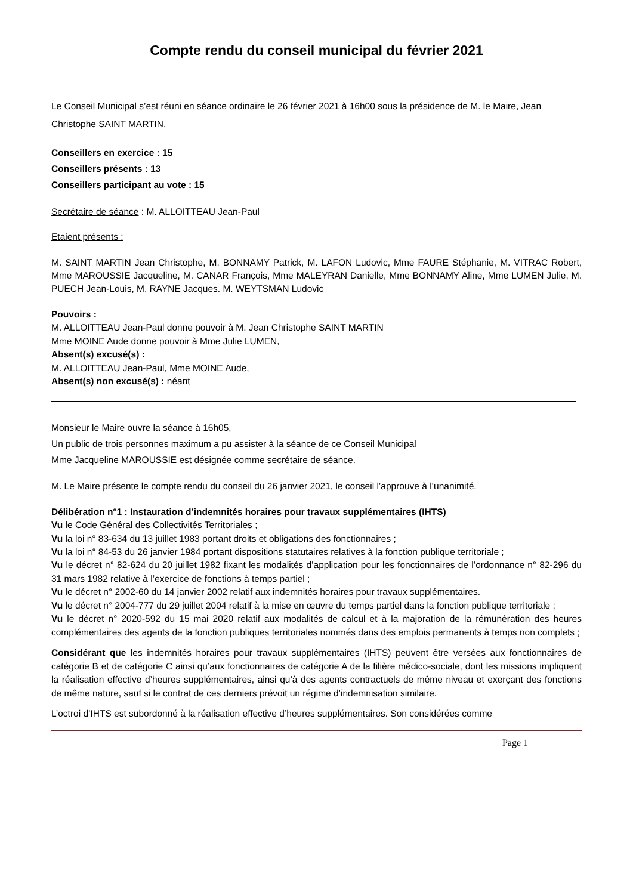Compte rendu du conseil municipal du février 2021
Le Conseil Municipal s’est réuni en séance ordinaire le 26 février 2021 à 16h00 sous la présidence de M. le Maire, Jean Christophe SAINT MARTIN.
Conseillers en exercice : 15
Conseillers présents : 13
Conseillers participant au vote : 15
Secrétaire de séance : M. ALLOITTEAU Jean-Paul
Etaient présents :
M. SAINT MARTIN Jean Christophe, M. BONNAMY Patrick, M. LAFON Ludovic, Mme FAURE Stéphanie, M. VITRAC Robert, Mme MAROUSSIE Jacqueline, M. CANAR François, Mme MALEYRAN Danielle, Mme BONNAMY Aline, Mme LUMEN Julie, M. PUECH Jean-Louis, M. RAYNE Jacques. M. WEYTSMAN Ludovic
Pouvoirs :
M. ALLOITTEAU Jean-Paul donne pouvoir à M. Jean Christophe SAINT MARTIN
Mme MOINE Aude donne pouvoir à Mme Julie LUMEN,
Absent(s) excusé(s) :
M. ALLOITTEAU Jean-Paul, Mme MOINE Aude,
Absent(s) non excusé(s) : néant
Monsieur le Maire ouvre la séance à 16h05,
Un public de trois personnes maximum a pu assister à la séance de ce Conseil Municipal
Mme Jacqueline MAROUSSIE est désignée comme secrétaire de séance.
M. Le Maire présente le compte rendu du conseil du 26 janvier 2021, le conseil l’approuve à l’unanimité.
Délibération n°1 : Instauration d’indemnités horaires pour travaux supplémentaires (IHTS)
Vu le Code Général des Collectivités Territoriales ;
Vu la loi n° 83-634 du 13 juillet 1983 portant droits et obligations des fonctionnaires ;
Vu la loi n° 84-53 du 26 janvier 1984 portant dispositions statutaires relatives à la fonction publique territoriale ;
Vu le décret n° 82-624 du 20 juillet 1982 fixant les modalités d’application pour les fonctionnaires de l’ordonnance n° 82-296 du 31 mars 1982 relative à l’exercice de fonctions à temps partiel ;
Vu le décret n° 2002-60 du 14 janvier 2002 relatif aux indemnités horaires pour travaux supplémentaires.
Vu le décret n° 2004-777 du 29 juillet 2004 relatif à la mise en œuvre du temps partiel dans la fonction publique territoriale ;
Vu le décret n° 2020-592 du 15 mai 2020 relatif aux modalités de calcul et à la majoration de la rémunération des heures complémentaires des agents de la fonction publiques territoriales nommés dans des emplois permanents à temps non complets ;
Considérant que les indemnités horaires pour travaux supplémentaires (IHTS) peuvent être versées aux fonctionnaires de catégorie B et de catégorie C ainsi qu’aux fonctionnaires de catégorie A de la filière médico-sociale, dont les missions impliquent la réalisation effective d’heures supplémentaires, ainsi qu’à des agents contractuels de même niveau et exerçant des fonctions de même nature, sauf si le contrat de ces derniers prévoit un régime d’indemnisation similaire.
L’octroi d’IHTS est subordonné à la réalisation effective d’heures supplémentaires. Son considérées comme
Page 1